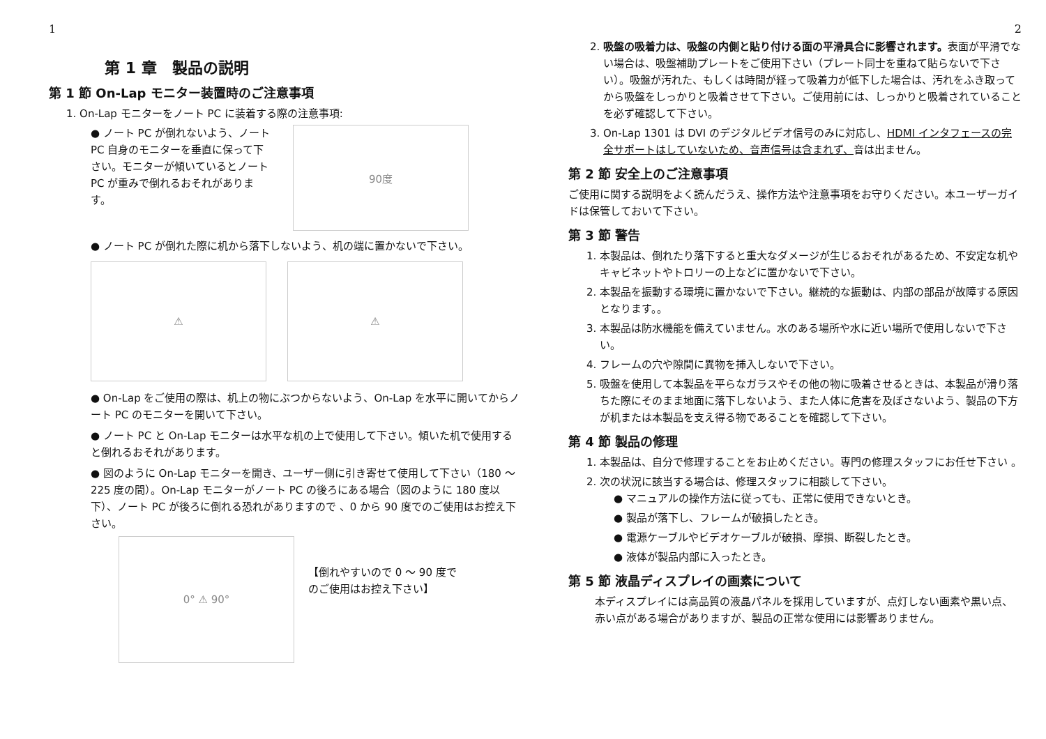1
第 1 章　製品の説明
第 1 節 On-Lap モニター装置時のご注意事項
1. On-Lap モニターをノート PC に装着する際の注意事項:
● ノート PC が倒れないよう、ノート PC 自身のモニターを垂直に保って下さい。モニターが傾いているとノート PC が重みで倒れるおそれがあります。
90度
● ノート PC が倒れた際に机から落下しないよう、机の端に置かないで下さい。
⚠ ⚠
● On-Lap をご使用の際は、机上の物にぶつからないよう、On-Lap を水平に開いてからノート PC のモニターを開いて下さい。
● ノート PC と On-Lap モニターは水平な机の上で使用して下さい。傾いた机で使用すると倒れるおそれがあります。
● 図のように On-Lap モニターを開き、ユーザー側に引き寄せて使用して下さい（180 ～ 225 度の間）。On-Lap モニターがノート PC の後ろにある場合（図のように 180 度以下）、ノート PC が後ろに倒れる恐れがありますので 、0 から 90 度でのご使用はお控え下さい。
0° ⚠ 90°
【倒れやすいので 0 ～ 90 度でのご使用はお控え下さい】
2
2. 吸盤の吸着力は、吸盤の内側と貼り付ける面の平滑具合に影響されます。表面が平滑でない場合は、吸盤補助プレートをご使用下さい（プレート同士を重ねて貼らないで下さい）。吸盤が汚れた、もしくは時間が経って吸着力が低下した場合は、汚れをふき取ってから吸盤をしっかりと吸着させて下さい。ご使用前には、しっかりと吸着されていることを必ず確認して下さい。
3. On-Lap 1301 は DVI のデジタルビデオ信号のみに対応し、HDMI インタフェースの完全サポートはしていないため、音声信号は含まれず、音は出ません。
第 2 節 安全上のご注意事項
ご使用に関する説明をよく読んだうえ、操作方法や注意事項をお守りください。本ユーザーガイドは保管しておいて下さい。
第 3 節 警告
1. 本製品は、倒れたり落下すると重大なダメージが生じるおそれがあるため、不安定な机やキャビネットやトロリーの上などに置かないで下さい。
2. 本製品を振動する環境に置かないで下さい。継続的な振動は、内部の部品が故障する原因となります。。
3. 本製品は防水機能を備えていません。水のある場所や水に近い場所で使用しないで下さい。
4. フレームの穴や隙間に異物を挿入しないで下さい。
5. 吸盤を使用して本製品を平らなガラスやその他の物に吸着させるときは、本製品が滑り落ちた際にそのまま地面に落下しないよう、また人体に危害を及ぼさないよう、製品の下方が机または本製品を支え得る物であることを確認して下さい。
第 4 節 製品の修理
1. 本製品は、自分で修理することをお止めください。専門の修理スタッフにお任せ下さい 。
2. 次の状況に該当する場合は、修理スタッフに相談して下さい。
● マニュアルの操作方法に従っても、正常に使用できないとき。
● 製品が落下し、フレームが破損したとき。
● 電源ケーブルやビデオケーブルが破損、摩損、断裂したとき。
● 液体が製品内部に入ったとき。
第 5 節 液晶ディスプレイの画素について
本ディスプレイには高品質の液晶パネルを採用していますが、点灯しない画素や黒い点、赤い点がある場合がありますが、製品の正常な使用には影響ありません。